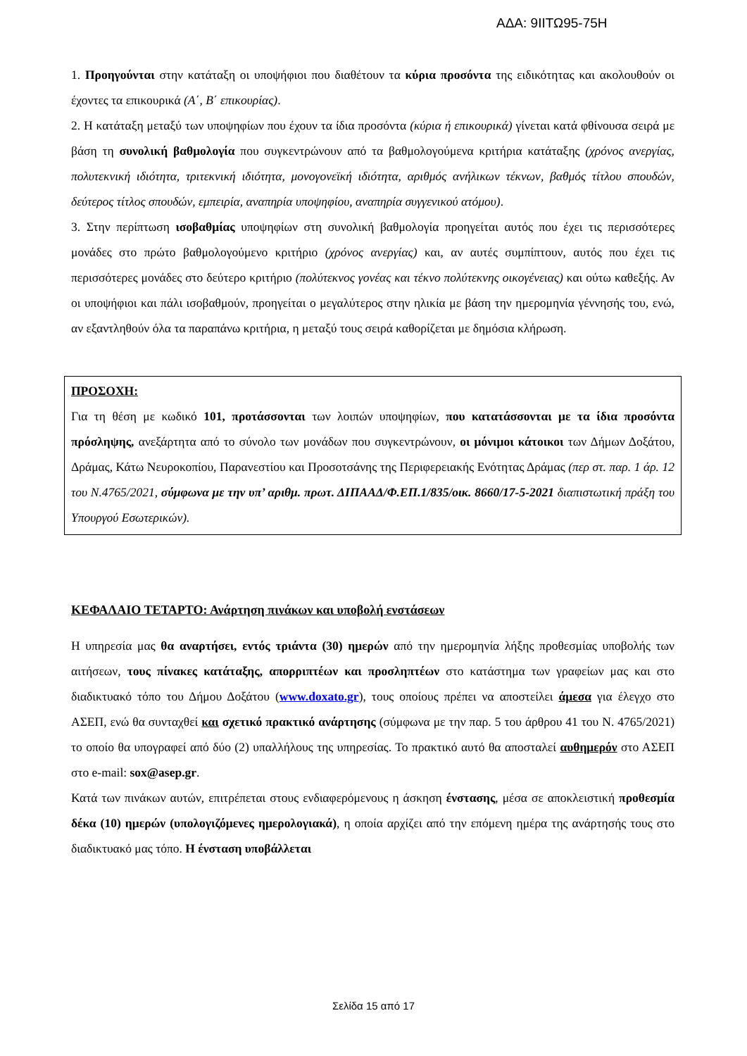ΑΔΑ: 9ΙΙΤΩ95-75Η
1. Προηγούνται στην κατάταξη οι υποψήφιοι που διαθέτουν τα κύρια προσόντα της ειδικότητας και ακολουθούν οι έχοντες τα επικουρικά (Α΄, Β΄ επικουρίας).
2. Η κατάταξη μεταξύ των υποψηφίων που έχουν τα ίδια προσόντα (κύρια ή επικουρικά) γίνεται κατά φθίνουσα σειρά με βάση τη συνολική βαθμολογία που συγκεντρώνουν από τα βαθμολογούμενα κριτήρια κατάταξης (χρόνος ανεργίας, πολυτεκνική ιδιότητα, τριτεκνική ιδιότητα, μονογονεϊκή ιδιότητα, αριθμός ανήλικων τέκνων, βαθμός τίτλου σπουδών, δεύτερος τίτλος σπουδών, εμπειρία, αναπηρία υποψηφίου, αναπηρία συγγενικού ατόμου).
3. Στην περίπτωση ισοβαθμίας υποψηφίων στη συνολική βαθμολογία προηγείται αυτός που έχει τις περισσότερες μονάδες στο πρώτο βαθμολογούμενο κριτήριο (χρόνος ανεργίας) και, αν αυτές συμπίπτουν, αυτός που έχει τις περισσότερες μονάδες στο δεύτερο κριτήριο (πολύτεκνος γονέας και τέκνο πολύτεκνης οικογένειας) και ούτω καθεξής. Αν οι υποψήφιοι και πάλι ισοβαθμούν, προηγείται ο μεγαλύτερος στην ηλικία με βάση την ημερομηνία γέννησής του, ενώ, αν εξαντληθούν όλα τα παραπάνω κριτήρια, η μεταξύ τους σειρά καθορίζεται με δημόσια κλήρωση.
ΠΡΟΣΟΧΗ:
Για τη θέση με κωδικό 101, προτάσσονται των λοιπών υποψηφίων, που κατατάσσονται με τα ίδια προσόντα πρόσληψης, ανεξάρτητα από το σύνολο των μονάδων που συγκεντρώνουν, οι μόνιμοι κάτοικοι των Δήμων Δοξάτου, Δράμας, Κάτω Νευροκοπίου, Παρανεστίου και Προσοτσάνης της Περιφερειακής Ενότητας Δράμας (περ στ. παρ. 1 άρ. 12 του Ν.4765/2021, σύμφωνα με την υπ’ αριθμ. πρωτ. ΔΙΠΑΑΔ/Φ.ΕΠ.1/835/οικ. 8660/17-5-2021 διαπιστωτική πράξη του Υπουργού Εσωτερικών).
ΚΕΦΑΛΑΙΟ ΤΕΤΑΡΤΟ: Ανάρτηση πινάκων και υποβολή ενστάσεων
Η υπηρεσία μας θα αναρτήσει, εντός τριάντα (30) ημερών από την ημερομηνία λήξης προθεσμίας υποβολής των αιτήσεων, τους πίνακες κατάταξης, απορριπτέων και προσληπτέων στο κατάστημα των γραφείων μας και στο διαδικτυακό τόπο του Δήμου Δοξάτου (www.doxato.gr), τους οποίους πρέπει να αποστείλει άμεσα για έλεγχο στο ΑΣΕΠ, ενώ θα συνταχθεί και σχετικό πρακτικό ανάρτησης (σύμφωνα με την παρ. 5 του άρθρου 41 του Ν. 4765/2021) το οποίο θα υπογραφεί από δύο (2) υπαλλήλους της υπηρεσίας. Το πρακτικό αυτό θα αποσταλεί αυθημερόν στο ΑΣΕΠ στο e-mail: sox@asep.gr.
Κατά των πινάκων αυτών, επιτρέπεται στους ενδιαφερόμενους η άσκηση ένστασης, μέσα σε αποκλειστική προθεσμία δέκα (10) ημερών (υπολογιζόμενες ημερολογιακά), η οποία αρχίζει από την επόμενη ημέρα της ανάρτησής τους στο διαδικτυακό μας τόπο. Η ένσταση υποβάλλεται
Σελίδα 15 από 17